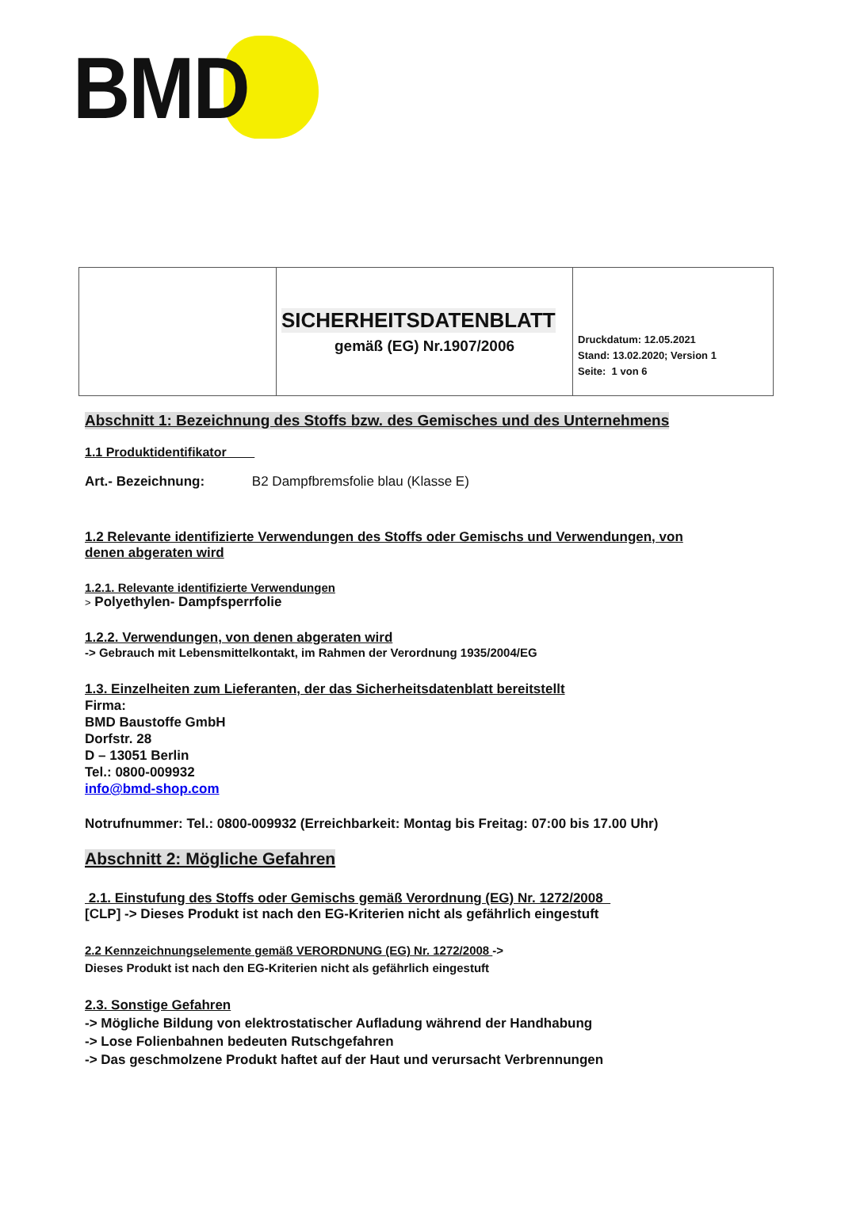BMD
| | SICHERHEITSDATENBLATT gemäß (EG) Nr.1907/2006 | Druckdatum: 12.05.2021 Stand: 13.02.2020; Version 1 Seite: 1 von 6 |
Abschnitt 1: Bezeichnung des Stoffs bzw. des Gemisches und des Unternehmens
1.1 Produktidentifikator
Art.- Bezeichnung: B2 Dampfbremsfolie blau (Klasse E)
1.2 Relevante identifizierte Verwendungen des Stoffs oder Gemischs und Verwendungen, von denen abgeraten wird
1.2.1. Relevante identifizierte Verwendungen
> Polyethylen- Dampfsperrfolie
1.2.2. Verwendungen, von denen abgeraten wird
-> Gebrauch mit Lebensmittelkontakt, im Rahmen der Verordnung 1935/2004/EG
1.3. Einzelheiten zum Lieferanten, der das Sicherheitsdatenblatt bereitstellt
Firma:
BMD Baustoffe GmbH
Dorfstr. 28
D – 13051 Berlin
Tel.: 0800-009932
info@bmd-shop.com
Notrufnummer: Tel.: 0800-009932 (Erreichbarkeit: Montag bis Freitag: 07:00 bis 17.00 Uhr)
Abschnitt 2: Mögliche Gefahren
2.1. Einstufung des Stoffs oder Gemischs gemäß Verordnung (EG) Nr. 1272/2008
[CLP] -> Dieses Produkt ist nach den EG-Kriterien nicht als gefährlich eingestuft
2.2 Kennzeichnungselemente gemäß VERORDNUNG (EG) Nr. 1272/2008 ->
Dieses Produkt ist nach den EG-Kriterien nicht als gefährlich eingestuft
2.3. Sonstige Gefahren
-> Mögliche Bildung von elektrostatischer Aufladung während der Handhabung
-> Lose Folienbahnen bedeuten Rutschgefahren
-> Das geschmolzene Produkt haftet auf der Haut und verursacht Verbrennungen